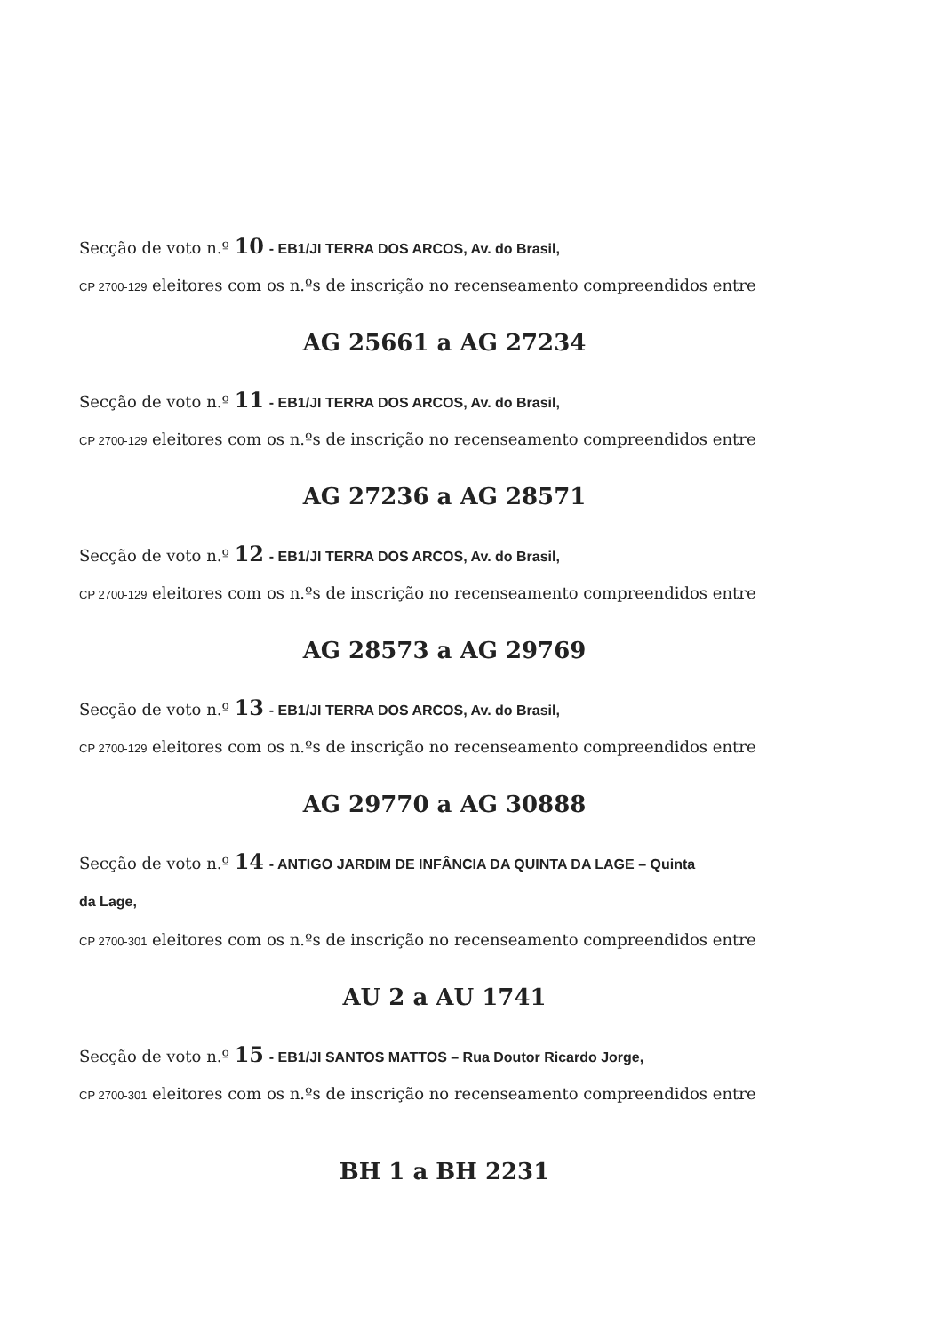Secção de voto n.º 10 - EB1/JI TERRA DOS ARCOS, Av. do Brasil,
CP 2700-129 eleitores com os n.ºs de inscrição no recenseamento compreendidos entre
AG 25661 a AG 27234
Secção de voto n.º 11 - EB1/JI TERRA DOS ARCOS, Av. do Brasil,
CP 2700-129 eleitores com os n.ºs de inscrição no recenseamento compreendidos entre
AG 27236 a AG 28571
Secção de voto n.º 12 - EB1/JI TERRA DOS ARCOS, Av. do Brasil,
CP 2700-129 eleitores com os n.ºs de inscrição no recenseamento compreendidos entre
AG 28573 a AG 29769
Secção de voto n.º 13 - EB1/JI TERRA DOS ARCOS, Av. do Brasil,
CP 2700-129 eleitores com os n.ºs de inscrição no recenseamento compreendidos entre
AG 29770 a AG 30888
Secção de voto n.º 14 - ANTIGO JARDIM DE INFÂNCIA DA QUINTA DA LAGE – Quinta
da Lage,
CP 2700-301 eleitores com os n.ºs de inscrição no recenseamento compreendidos entre
AU 2 a AU 1741
Secção de voto n.º 15 - EB1/JI SANTOS MATTOS – Rua Doutor Ricardo Jorge,
CP 2700-301 eleitores com os n.ºs de inscrição no recenseamento compreendidos entre
BH 1 a BH 2231